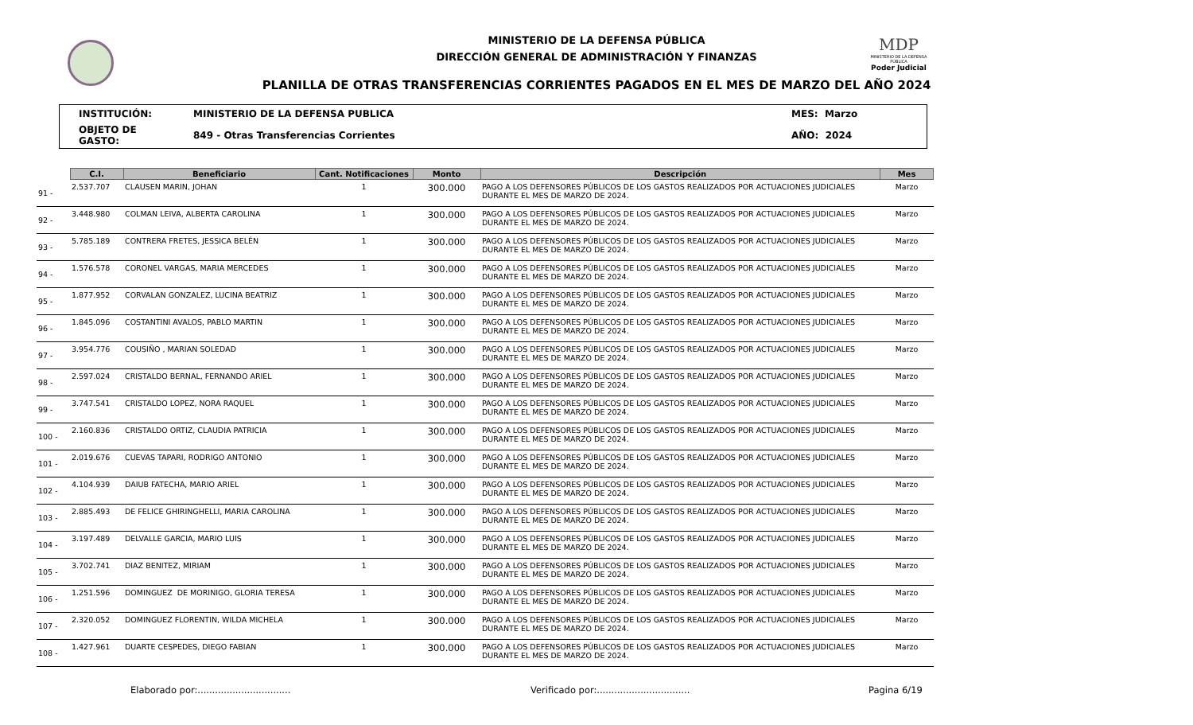MDP
MINISTERIO DE LA DEFENSA PÚBLICA
Poder Judicial
MINISTERIO DE LA DEFENSA PÚBLICA
DIRECCIÓN GENERAL DE ADMINISTRACIÓN Y FINANZAS
PLANILLA DE OTRAS TRANSFERENCIAS CORRIENTES PAGADOS EN EL MES DE MARZO DEL AÑO 2024
| INSTITUCIÓN: | MINISTERIO DE LA DEFENSA PUBLICA | MES: Marzo |
| OBJETO DE GASTO: | 849 - Otras Transferencias Corrientes | AÑO: 2024 |
| | C.I. | Beneficiario | Cant. Notificaciones | Monto | Descripción | Mes |
| --- | --- | --- | --- | --- | --- | --- |
| 91 - | 2.537.707 | CLAUSEN MARIN, JOHAN | 1 | 300.000 | PAGO A LOS DEFENSORES PÚBLICOS DE LOS GASTOS REALIZADOS POR ACTUACIONES JUDICIALES DURANTE EL MES DE MARZO DE 2024. | Marzo |
| 92 - | 3.448.980 | COLMAN LEIVA, ALBERTA CAROLINA | 1 | 300.000 | PAGO A LOS DEFENSORES PÚBLICOS DE LOS GASTOS REALIZADOS POR ACTUACIONES JUDICIALES DURANTE EL MES DE MARZO DE 2024. | Marzo |
| 93 - | 5.785.189 | CONTRERA FRETES, JESSICA BELÉN | 1 | 300.000 | PAGO A LOS DEFENSORES PÚBLICOS DE LOS GASTOS REALIZADOS POR ACTUACIONES JUDICIALES DURANTE EL MES DE MARZO DE 2024. | Marzo |
| 94 - | 1.576.578 | CORONEL VARGAS, MARIA MERCEDES | 1 | 300.000 | PAGO A LOS DEFENSORES PÚBLICOS DE LOS GASTOS REALIZADOS POR ACTUACIONES JUDICIALES DURANTE EL MES DE MARZO DE 2024. | Marzo |
| 95 - | 1.877.952 | CORVALAN GONZALEZ, LUCINA BEATRIZ | 1 | 300.000 | PAGO A LOS DEFENSORES PÚBLICOS DE LOS GASTOS REALIZADOS POR ACTUACIONES JUDICIALES DURANTE EL MES DE MARZO DE 2024. | Marzo |
| 96 - | 1.845.096 | COSTANTINI AVALOS, PABLO MARTIN | 1 | 300.000 | PAGO A LOS DEFENSORES PÚBLICOS DE LOS GASTOS REALIZADOS POR ACTUACIONES JUDICIALES DURANTE EL MES DE MARZO DE 2024. | Marzo |
| 97 - | 3.954.776 | COUSIÑO , MARIAN SOLEDAD | 1 | 300.000 | PAGO A LOS DEFENSORES PÚBLICOS DE LOS GASTOS REALIZADOS POR ACTUACIONES JUDICIALES DURANTE EL MES DE MARZO DE 2024. | Marzo |
| 98 - | 2.597.024 | CRISTALDO BERNAL, FERNANDO ARIEL | 1 | 300.000 | PAGO A LOS DEFENSORES PÚBLICOS DE LOS GASTOS REALIZADOS POR ACTUACIONES JUDICIALES DURANTE EL MES DE MARZO DE 2024. | Marzo |
| 99 - | 3.747.541 | CRISTALDO LOPEZ, NORA RAQUEL | 1 | 300.000 | PAGO A LOS DEFENSORES PÚBLICOS DE LOS GASTOS REALIZADOS POR ACTUACIONES JUDICIALES DURANTE EL MES DE MARZO DE 2024. | Marzo |
| 100 - | 2.160.836 | CRISTALDO ORTIZ, CLAUDIA PATRICIA | 1 | 300.000 | PAGO A LOS DEFENSORES PÚBLICOS DE LOS GASTOS REALIZADOS POR ACTUACIONES JUDICIALES DURANTE EL MES DE MARZO DE 2024. | Marzo |
| 101 - | 2.019.676 | CUEVAS TAPARI, RODRIGO ANTONIO | 1 | 300.000 | PAGO A LOS DEFENSORES PÚBLICOS DE LOS GASTOS REALIZADOS POR ACTUACIONES JUDICIALES DURANTE EL MES DE MARZO DE 2024. | Marzo |
| 102 - | 4.104.939 | DAIUB FATECHA, MARIO ARIEL | 1 | 300.000 | PAGO A LOS DEFENSORES PÚBLICOS DE LOS GASTOS REALIZADOS POR ACTUACIONES JUDICIALES DURANTE EL MES DE MARZO DE 2024. | Marzo |
| 103 - | 2.885.493 | DE FELICE GHIRINGHELLI, MARIA CAROLINA | 1 | 300.000 | PAGO A LOS DEFENSORES PÚBLICOS DE LOS GASTOS REALIZADOS POR ACTUACIONES JUDICIALES DURANTE EL MES DE MARZO DE 2024. | Marzo |
| 104 - | 3.197.489 | DELVALLE GARCIA, MARIO LUIS | 1 | 300.000 | PAGO A LOS DEFENSORES PÚBLICOS DE LOS GASTOS REALIZADOS POR ACTUACIONES JUDICIALES DURANTE EL MES DE MARZO DE 2024. | Marzo |
| 105 - | 3.702.741 | DIAZ BENITEZ, MIRIAM | 1 | 300.000 | PAGO A LOS DEFENSORES PÚBLICOS DE LOS GASTOS REALIZADOS POR ACTUACIONES JUDICIALES DURANTE EL MES DE MARZO DE 2024. | Marzo |
| 106 - | 1.251.596 | DOMINGUEZ DE MORINIGO, GLORIA TERESA | 1 | 300.000 | PAGO A LOS DEFENSORES PÚBLICOS DE LOS GASTOS REALIZADOS POR ACTUACIONES JUDICIALES DURANTE EL MES DE MARZO DE 2024. | Marzo |
| 107 - | 2.320.052 | DOMINGUEZ FLORENTIN, WILDA MICHELA | 1 | 300.000 | PAGO A LOS DEFENSORES PÚBLICOS DE LOS GASTOS REALIZADOS POR ACTUACIONES JUDICIALES DURANTE EL MES DE MARZO DE 2024. | Marzo |
| 108 - | 1.427.961 | DUARTE CESPEDES, DIEGO FABIAN | 1 | 300.000 | PAGO A LOS DEFENSORES PÚBLICOS DE LOS GASTOS REALIZADOS POR ACTUACIONES JUDICIALES DURANTE EL MES DE MARZO DE 2024. | Marzo |
Elaborado por:................................ Verificado por:................................ Pagina 6/19